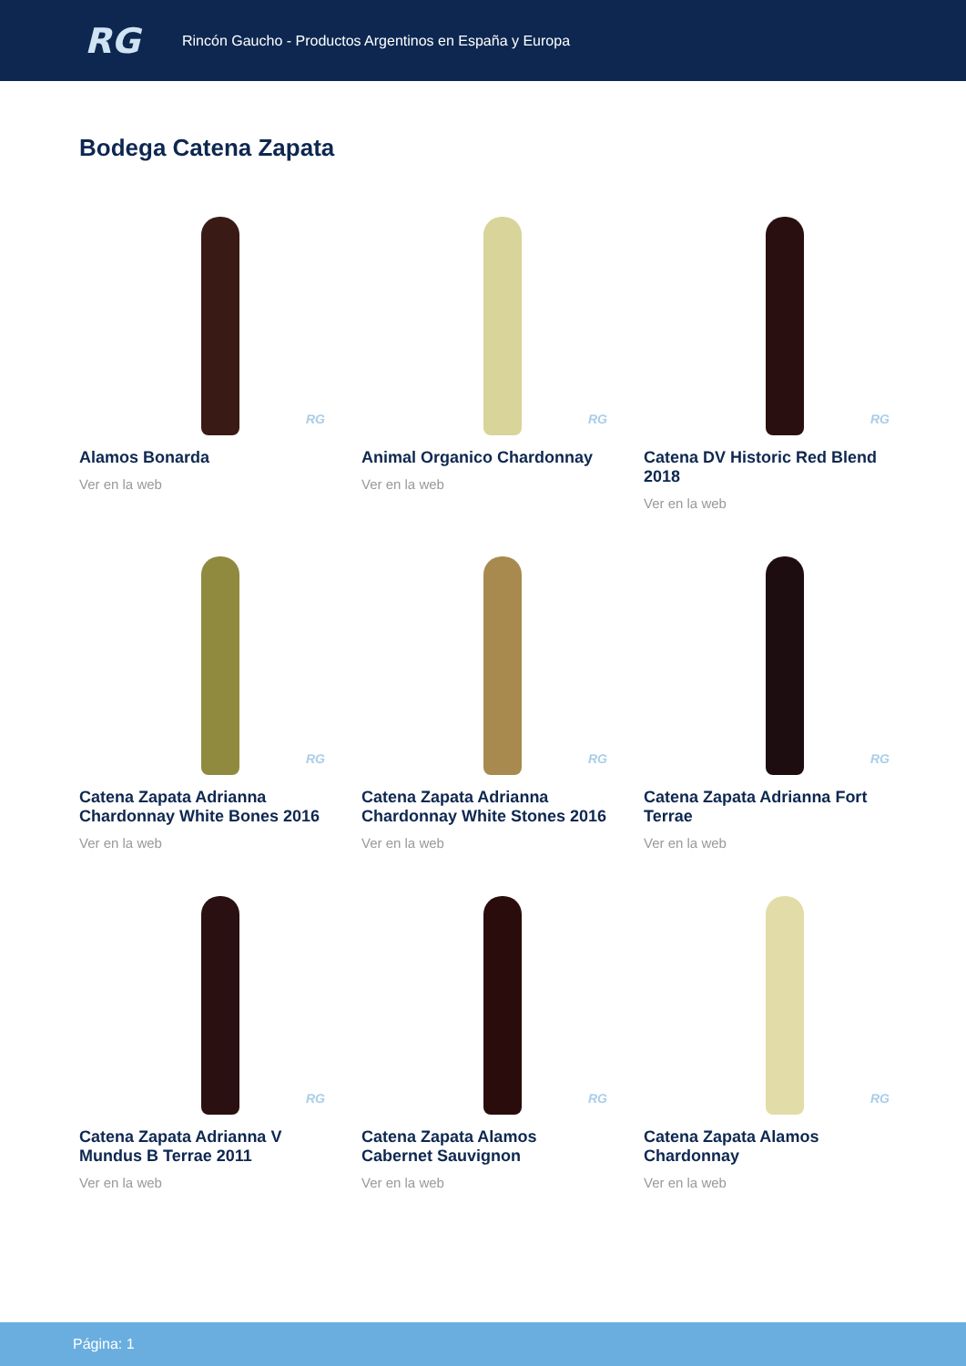RG
Rincón Gaucho - Productos Argentinos en España y Europa
Bodega Catena Zapata
RG
Alamos Bonarda
Ver en la web
RG
Animal Organico Chardonnay
Ver en la web
RG
Catena DV Historic Red Blend 2018
Ver en la web
RG
Catena Zapata Adrianna Chardonnay White Bones 2016
Ver en la web
RG
Catena Zapata Adrianna Chardonnay White Stones 2016
Ver en la web
RG
Catena Zapata Adrianna Fort Terrae
Ver en la web
RG
Catena Zapata Adrianna V Mundus B Terrae 2011
Ver en la web
RG
Catena Zapata Alamos Cabernet Sauvignon
Ver en la web
RG
Catena Zapata Alamos Chardonnay
Ver en la web
Página: 1